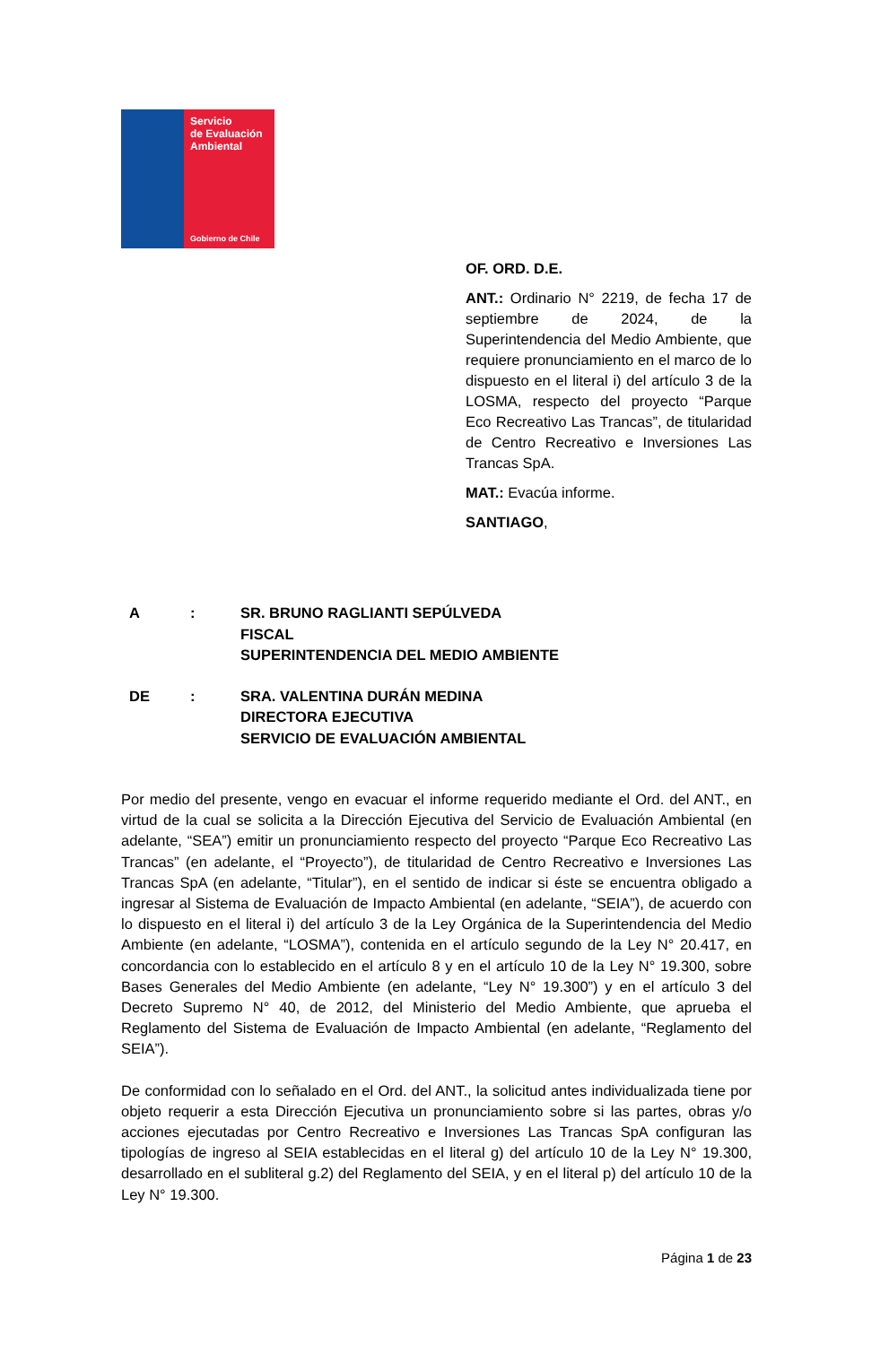Servicio
de Evaluación
Ambiental
Gobierno de Chile
OF. ORD. D.E.
ANT.: Ordinario N° 2219, de fecha 17 de septiembre de 2024, de la Superintendencia del Medio Ambiente, que requiere pronunciamiento en el marco de lo dispuesto en el literal i) del artículo 3 de la LOSMA, respecto del proyecto “Parque Eco Recreativo Las Trancas”, de titularidad de Centro Recreativo e Inversiones Las Trancas SpA.
MAT.: Evacúa informe.
SANTIAGO,
| A | : | SR. BRUNO RAGLIANTI SEPÚLVEDA FISCAL SUPERINTENDENCIA DEL MEDIO AMBIENTE |
| DE | : | SRA. VALENTINA DURÁN MEDINA DIRECTORA EJECUTIVA SERVICIO DE EVALUACIÓN AMBIENTAL |
Por medio del presente, vengo en evacuar el informe requerido mediante el Ord. del ANT., en virtud de la cual se solicita a la Dirección Ejecutiva del Servicio de Evaluación Ambiental (en adelante, “SEA”) emitir un pronunciamiento respecto del proyecto “Parque Eco Recreativo Las Trancas” (en adelante, el “Proyecto”), de titularidad de Centro Recreativo e Inversiones Las Trancas SpA (en adelante, “Titular”), en el sentido de indicar si éste se encuentra obligado a ingresar al Sistema de Evaluación de Impacto Ambiental (en adelante, “SEIA”), de acuerdo con lo dispuesto en el literal i) del artículo 3 de la Ley Orgánica de la Superintendencia del Medio Ambiente (en adelante, “LOSMA”), contenida en el artículo segundo de la Ley N° 20.417, en concordancia con lo establecido en el artículo 8 y en el artículo 10 de la Ley N° 19.300, sobre Bases Generales del Medio Ambiente (en adelante, “Ley N° 19.300”) y en el artículo 3 del Decreto Supremo N° 40, de 2012, del Ministerio del Medio Ambiente, que aprueba el Reglamento del Sistema de Evaluación de Impacto Ambiental (en adelante, “Reglamento del SEIA”).
De conformidad con lo señalado en el Ord. del ANT., la solicitud antes individualizada tiene por objeto requerir a esta Dirección Ejecutiva un pronunciamiento sobre si las partes, obras y/o acciones ejecutadas por Centro Recreativo e Inversiones Las Trancas SpA configuran las tipologías de ingreso al SEIA establecidas en el literal g) del artículo 10 de la Ley N° 19.300, desarrollado en el subliteral g.2) del Reglamento del SEIA, y en el literal p) del artículo 10 de la Ley N° 19.300.
Página 1 de 23